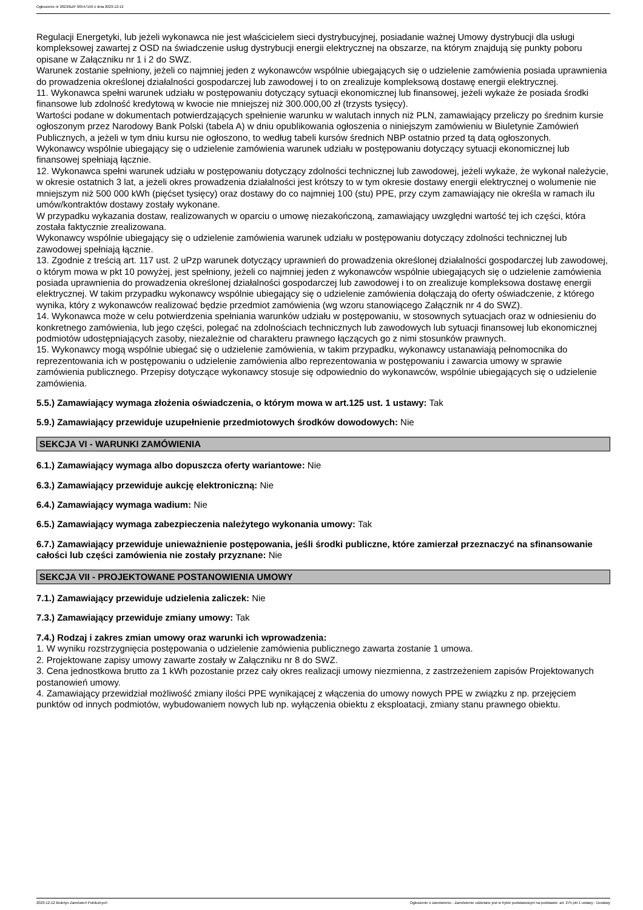Ogłoszenie nr 2023/BZP 00547150 z dnia 2023-12-12
Regulacji Energetyki, lub jeżeli wykonawca nie jest właścicielem sieci dystrybucyjnej, posiadanie ważnej Umowy dystrybucji dla usługi kompleksowej zawartej z OSD na świadczenie usług dystrybucji energii elektrycznej na obszarze, na którym znajdują się punkty poboru opisane w Załączniku nr 1 i 2 do SWZ.
Warunek zostanie spełniony, jeżeli co najmniej jeden z wykonawców wspólnie ubiegających się o udzielenie zamówienia posiada uprawnienia do prowadzenia określonej działalności gospodarczej lub zawodowej i to on zrealizuje kompleksową dostawę energii elektrycznej.
11. Wykonawca spełni warunek udziału w postępowaniu dotyczący sytuacji ekonomicznej lub finansowej, jeżeli wykaże że posiada środki finansowe lub zdolność kredytową w kwocie nie mniejszej niż 300.000,00 zł (trzysts tysięcy).
Wartości podane w dokumentach potwierdzających spełnienie warunku w walutach innych niż PLN, zamawiający przeliczy po średnim kursie ogłoszonym przez Narodowy Bank Polski (tabela A) w dniu opublikowania ogłoszenia o niniejszym zamówieniu w Biuletynie Zamówień Publicznych, a jeżeli w tym dniu kursu nie ogłoszono, to według tabeli kursów średnich NBP ostatnio przed tą datą ogłoszonych.
Wykonawcy wspólnie ubiegający się o udzielenie zamówienia warunek udziału w postępowaniu dotyczący sytuacji ekonomicznej lub finansowej spełniają łącznie.
12. Wykonawca spełni warunek udziału w postępowaniu dotyczący zdolności technicznej lub zawodowej, jeżeli wykaże, że wykonał należycie, w okresie ostatnich 3 lat, a jeżeli okres prowadzenia działalności jest krótszy to w tym okresie dostawy energii elektrycznej o wolumenie nie mniejszym niż 500 000 kWh (pięćset tysięcy) oraz dostawy do co najmniej 100 (stu) PPE, przy czym zamawiający nie określa w ramach ilu umów/kontraktów dostawy zostały wykonane.
W przypadku wykazania dostaw, realizowanych w oparciu o umowę niezakończoną, zamawiający uwzględni wartość tej ich części, która została faktycznie zrealizowana.
Wykonawcy wspólnie ubiegający się o udzielenie zamówienia warunek udziału w postępowaniu dotyczący zdolności technicznej lub zawodowej spełniają łącznie.
13. Zgodnie z treścią art. 117 ust. 2 uPzp warunek dotyczący uprawnień do prowadzenia określonej działalności gospodarczej lub zawodowej, o którym mowa w pkt 10 powyżej, jest spełniony, jeżeli co najmniej jeden z wykonawców wspólnie ubiegających się o udzielenie zamówienia
posiada uprawnienia do prowadzenia określonej działalności gospodarczej lub zawodowej i to on zrealizuje kompleksowa dostawę energii elektrycznej. W takim przypadku wykonawcy wspólnie ubiegający się o udzielenie zamówienia dołączają do oferty oświadczenie, z którego wynika, który z wykonawców realizować będzie przedmiot zamówienia (wg wzoru stanowiącego Załącznik nr 4 do SWZ).
14. Wykonawca może w celu potwierdzenia spełniania warunków udziału w postępowaniu, w stosownych sytuacjach oraz w odniesieniu do konkretnego zamówienia, lub jego części, polegać na zdolnościach technicznych lub zawodowych lub sytuacji finansowej lub ekonomicznej podmiotów udostępniających zasoby, niezależnie od charakteru prawnego łączących go z nimi stosunków prawnych.
15. Wykonawcy mogą wspólnie ubiegać się o udzielenie zamówienia, w takim przypadku, wykonawcy ustanawiają pełnomocnika do reprezentowania ich w postępowaniu o udzielenie zamówienia albo reprezentowania w postępowaniu i zawarcia umowy w sprawie zamówienia publicznego. Przepisy dotyczące wykonawcy stosuje się odpowiednio do wykonawców, wspólnie ubiegających się o udzielenie zamówienia.
5.5.) Zamawiający wymaga złożenia oświadczenia, o którym mowa w art.125 ust. 1 ustawy: Tak
5.9.) Zamawiający przewiduje uzupełnienie przedmiotowych środków dowodowych: Nie
SEKCJA VI - WARUNKI ZAMÓWIENIA
6.1.) Zamawiający wymaga albo dopuszcza oferty wariantowe: Nie
6.3.) Zamawiający przewiduje aukcję elektroniczną: Nie
6.4.) Zamawiający wymaga wadium: Nie
6.5.) Zamawiający wymaga zabezpieczenia należytego wykonania umowy: Tak
6.7.) Zamawiający przewiduje unieważnienie postępowania, jeśli środki publiczne, które zamierzał przeznaczyć na sfinansowanie całości lub części zamówienia nie zostały przyznane: Nie
SEKCJA VII - PROJEKTOWANE POSTANOWIENIA UMOWY
7.1.) Zamawiający przewiduje udzielenia zaliczek: Nie
7.3.) Zamawiający przewiduje zmiany umowy: Tak
7.4.) Rodzaj i zakres zmian umowy oraz warunki ich wprowadzenia:
1. W wyniku rozstrzygnięcia postępowania o udzielenie zamówienia publicznego zawarta zostanie 1 umowa.
2. Projektowane zapisy umowy zawarte zostały w Załączniku nr 8 do SWZ.
3. Cena jednostkowa brutto za 1 kWh pozostanie przez cały okres realizacji umowy niezmienna, z zastrzeżeniem zapisów Projektowanych postanowień umowy.
4. Zamawiający przewidział możliwość zmiany ilości PPE wynikającej z włączenia do umowy nowych PPE w związku z np. przejęciem punktów od innych podmiotów, wybudowaniem nowych lub np. wyłączenia obiektu z eksploatacji, zmiany stanu prawnego obiektu.
2023-12-12 Biuletyn Zamówień Publicznych Ogłoszenie o zamówieniu - Zamówienie udzielane jest w trybie podstawowym na podstawie: art. 275 pkt 1 ustawy - Dostawy